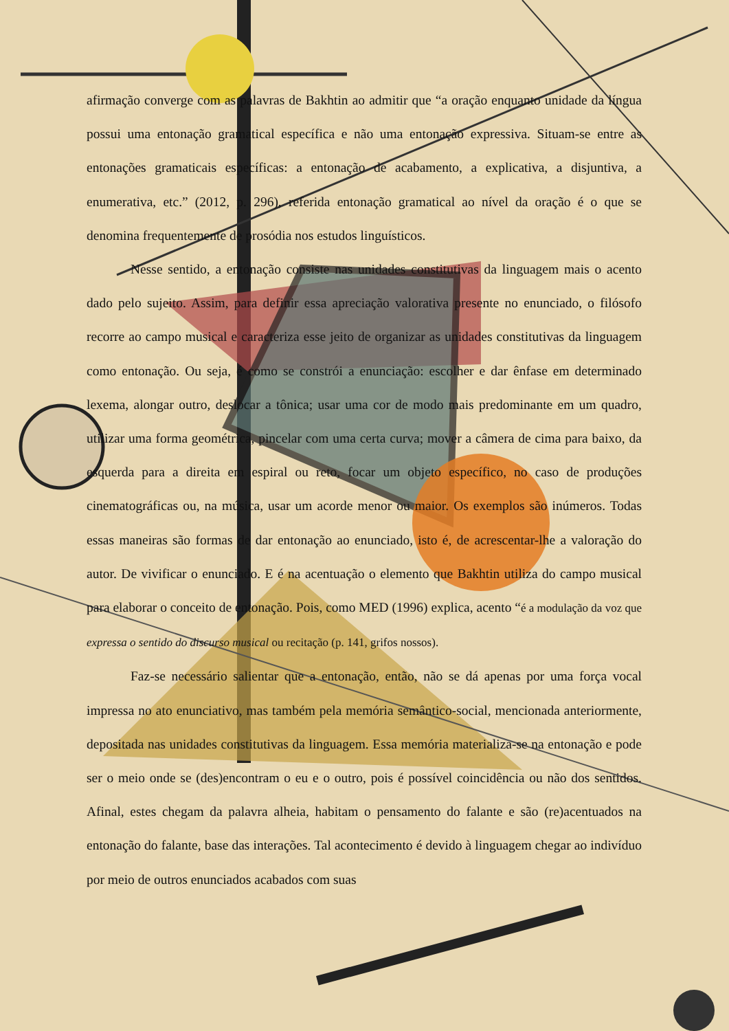afirmação converge com as palavras de Bakhtin ao admitir que “a oração enquanto unidade da língua possui uma entonação gramatical específica e não uma entonação expressiva. Situam-se entre as entonações gramaticais específicas: a entonação de acabamento, a explicativa, a disjuntiva, a enumerativa, etc.” (2012, p. 296), referida entonação gramatical ao nível da oração é o que se denomina frequentemente de prosódia nos estudos linguísticos.
Nesse sentido, a entonação consiste nas unidades constitutivas da linguagem mais o acento dado pelo sujeito. Assim, para definir essa apreciação valorativa presente no enunciado, o filósofo recorre ao campo musical e caracteriza esse jeito de organizar as unidades constitutivas da linguagem como entonação. Ou seja, é como se constrói a enunciação: escolher e dar ênfase em determinado lexema, alongar outro, deslocar a tônica; usar uma cor de modo mais predominante em um quadro, utilizar uma forma geométrica, pincelar com uma certa curva; mover a câmera de cima para baixo, da esquerda para a direita em espiral ou reto, focar um objeto específico, no caso de produções cinematográficas ou, na música, usar um acorde menor ou maior. Os exemplos são inúmeros. Todas essas maneiras são formas de dar entonação ao enunciado, isto é, de acrescentar-lhe a valoração do autor. De vivificar o enunciado. E é na acentuação o elemento que Bakhtin utiliza do campo musical para elaborar o conceito de entonação. Pois, como MED (1996) explica, acento “é a modulação da voz que expressa o sentido do discurso musical ou recitação (p. 141, grifos nossos).
Faz-se necessário salientar que a entonação, então, não se dá apenas por uma força vocal impressa no ato enunciativo, mas também pela memória semântico-social, mencionada anteriormente, depositada nas unidades constitutivas da linguagem. Essa memória materializa-se na entonação e pode ser o meio onde se (des)encontram o eu e o outro, pois é possível coincidência ou não dos sentidos. Afinal, estes chegam da palavra alheia, habitam o pensamento do falante e são (re)acentuados na entonação do falante, base das interações. Tal acontecimento é devido à linguagem chegar ao indivíduo por meio de outros enunciados acabados com suas